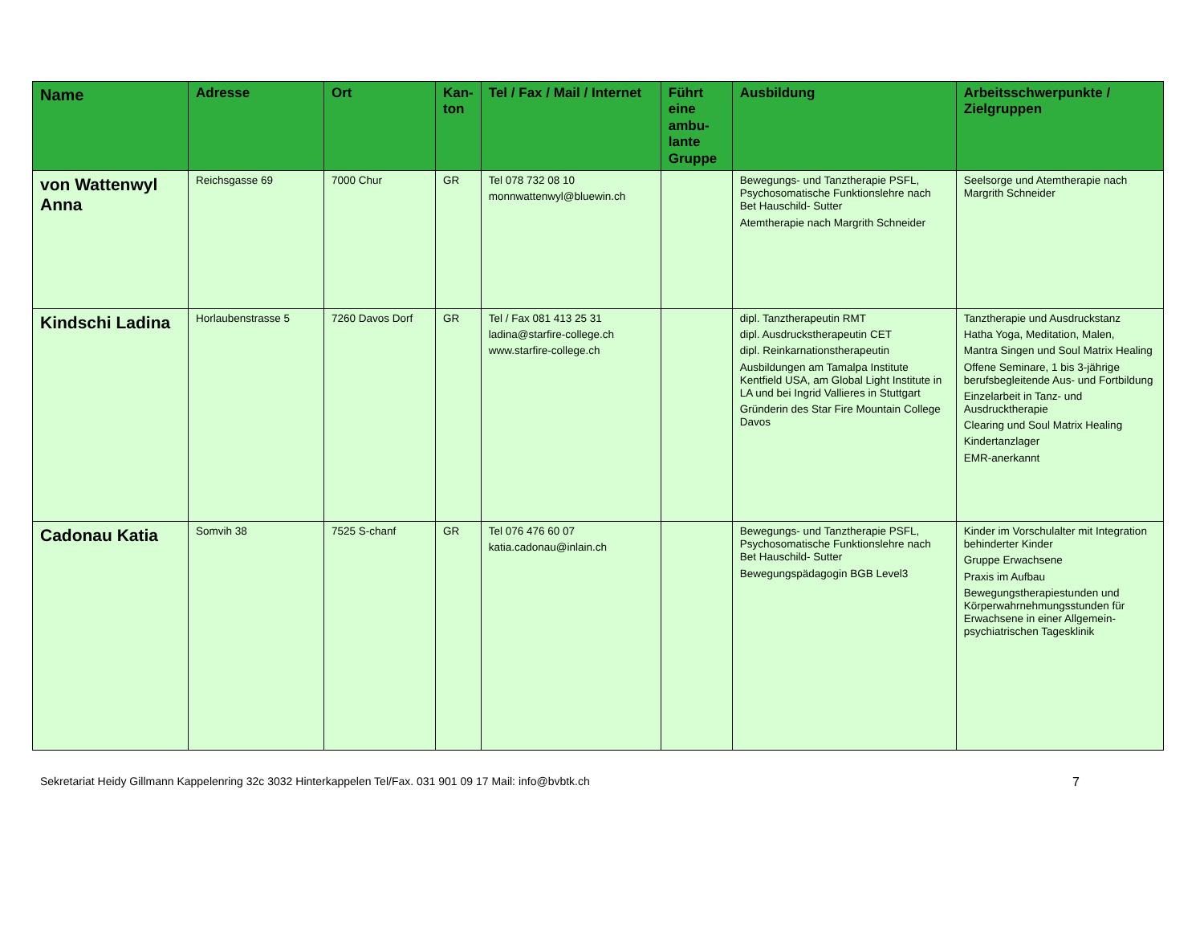| Name | Adresse | Ort | Kan-ton | Tel / Fax / Mail / Internet | Führt eine ambu-lante Gruppe | Ausbildung | Arbeitsschwerpunkte / Zielgruppen |
| --- | --- | --- | --- | --- | --- | --- | --- |
| von Wattenwyl Anna | Reichsgasse 69 | 7000 Chur | GR | Tel 078 732 08 10 monnwattenwyl@bluewin.ch | | Bewegungs- und Tanztherapie PSFL, Psychosomatische Funktionslehre nach Bet Hauschild- Sutter Atemtherapie nach Margrith Schneider | Seelsorge und Atemtherapie nach Margrith Schneider |
| Kindschi Ladina | Horlaubenstrasse 5 | 7260 Davos Dorf | GR | Tel / Fax 081 413 25 31 ladina@starfire-college.ch www.starfire-college.ch | | dipl. Tanztherapeutin RMT dipl. Ausdruckstherapeutin CET dipl. Reinkarnationstherapeutin Ausbildungen am Tamalpa Institute Kentfield USA, am Global Light Institute in LA und bei Ingrid Vallieres in Stuttgart Gründerin des Star Fire Mountain College Davos | Tanztherapie und Ausdruckstanz Hatha Yoga, Meditation, Malen, Mantra Singen und Soul Matrix Healing Offene Seminare, 1 bis 3-jährige berufsbegleitende Aus- und Fortbildung Einzelarbeit in Tanz- und Ausdrucktherapie Clearing und Soul Matrix Healing Kindertanzlager EMR-anerkannt |
| Cadonau Katia | Somvih 38 | 7525 S-chanf | GR | Tel 076 476 60 07 katia.cadonau@inlain.ch | | Bewegungs- und Tanztherapie PSFL, Psychosomatische Funktionslehre nach Bet Hauschild- Sutter Bewegungspädagogin BGB Level3 | Kinder im Vorschulalter mit Integration behinderter Kinder Gruppe Erwachsene Praxis im Aufbau Bewegungstherapiestunden und Körperwahrnehmungsstunden für Erwachsene in einer Allgemein-psychiatrischen Tagesklinik |
Sekretariat Heidy Gillmann Kappelenring 32c 3032 Hinterkappelen Tel/Fax. 031 901 09 17 Mail: info@bvbtk.ch 7